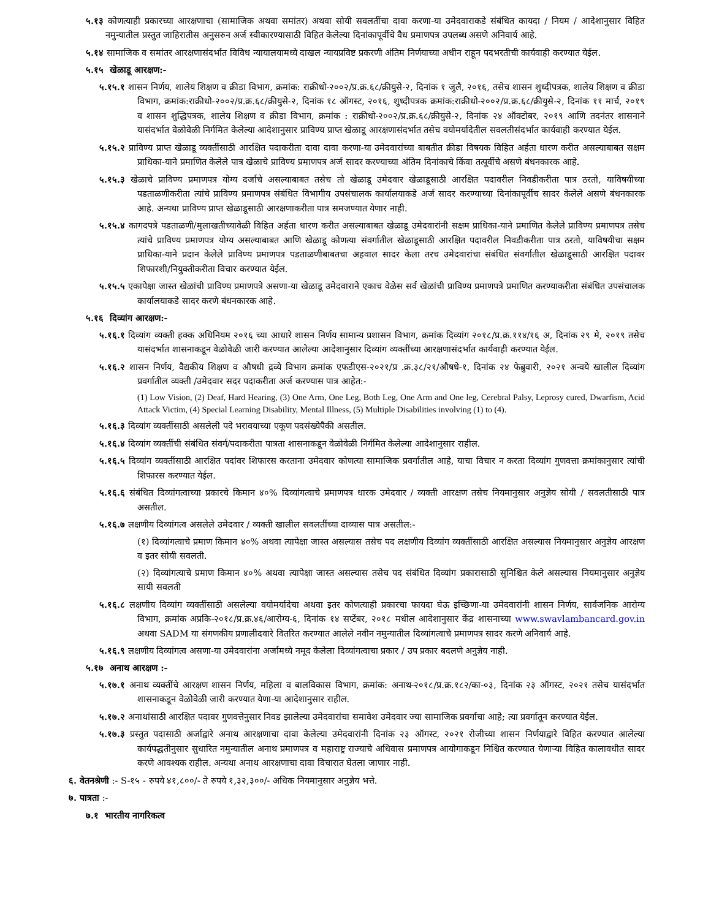५.१३ कोणत्याही प्रकारच्या आरक्षणाचा (सामाजिक अथवा समांतर) अथवा सोयी सवलतींचा दावा करणा-या उमेदवाराकडे संबंधित कायदा / नियम / आदेशानुसार विहित नमुन्यातील प्रस्तुत जाहिरातीस अनुसरुन अर्ज स्वीकारण्यासाठी विहित केलेल्या दिनांकापूर्वीचे वैध प्रमाणपत्र उपलब्ध असणे अनिवार्य आहे.
५.१४ सामाजिक व समांतर आरक्षणासंदर्भात विविध न्यायालयामध्ये दाखल न्यायप्रविष्ट प्रकरणी अंतिम निर्णयाच्या अधीन राहून पदभरतीची कार्यवाही करण्यात येईल.
५.१५ खेळाडू आरक्षण:-
५.१५.१ शासन निर्णय, शालेय शिक्षण व क्रीडा विभाग, क्रमांक: राक्रीधो-२००२/प्र.क्र.६८/क्रीयुसे-२, दिनांक १ जुलै, २०१६, तसेच शासन शुध्दीपत्रक, शालेय शिक्षण व क्रीडा विभाग, क्रमांक:राक्रीधो-२००२/प्र.क्र.६८/क्रीयुसे-२, दिनांक १८ ऑगस्ट, २०१६, शुध्दीपत्रक क्रमांक:राक्रीधो-२००२/प्र.क्र.६८/क्रीयुसे-२, दिनांक ११ मार्च, २०१९ व शासन शुद्धिपत्रक, शालेय शिक्षण व क्रीडा विभाग, क्रमांक : राक्रीधो-२००२/प्र.क्र.६८/क्रीयुसे-२, दिनांक २४ ऑक्टोबर, २०१९ आणि तदनंतर शासनाने यासंदर्भात वेळोवेळी निर्गमित केलेल्या आदेशानुसार प्राविण्य प्राप्त खेळाडू आरक्षणासंदर्भात तसेच वयोमर्यादेतील सवलतीसंदर्भात कार्यवाही करण्यात येईल.
५.१५.२ प्राविण्य प्राप्त खेळाडू व्यक्तींसाठी आरक्षित पदाकरीता दावा दावा करणा-या उमेदवारांच्या बाबतीत क्रीडा विषयक विहित अर्हता धारण करीत असल्याबाबत सक्षम प्राधिका-याने प्रमाणित केलेले पात्र खेळाचे प्राविण्य प्रमाणपत्र अर्ज सादर करण्याच्या अंतिम दिनांकाचे किंवा तत्पूर्वीचे असणे बंधनकारक आहे.
५.१५.३ खेळाचे प्राविण्य प्रमाणपत्र योग्य दर्जाचे असल्याबाबत तसेच तो खेळाडू उमेदवार खेळाडूसाठी आरक्षित पदावरील निवडीकरीता पात्र ठरतो, याविषयीच्या पडताळणीकरीता त्यांचे प्राविण्य प्रमाणपत्र संबंधित विभागीय उपसंचालक कार्यालयाकडे अर्ज सादर करण्याच्या दिनांकापूर्वीच सादर केलेले असणे बंधनकारक आहे. अन्यथा प्राविण्य प्राप्त खेळाडूसाठी आरक्षणाकरीता पात्र समजण्यात येणार नाही.
५.१५.४ कागदपत्रे पडताळणी/मुलाखतीच्यावेळी विहित अर्हता धारण करीत असल्याबाबत खेळाडू उमेदवारांनी सक्षम प्राधिका-याने प्रमाणित केलेले प्राविण्य प्रमाणपत्र तसेच त्यांचे प्राविण्य प्रमाणपत्र योग्य असल्याबाबत आणि खेळाडू कोणत्या संवर्गातील खेळाडूसाठी आरक्षित पदावरील निवडीकरीता पात्र ठरतो, याविषयीचा सक्षम प्राधिका-याने प्रदान केलेले प्राविण्य प्रमाणपत्र पडताळणीबाबतचा अहवाल सादर केला तरच उमेदवारांचा संबंधित संवर्गातील खेळाडूसाठी आरक्षित पदावर शिफारशी/नियुक्तीकरीता विचार करण्यात येईल.
५.१५.५ एकापेक्षा जास्त खेळांची प्राविण्य प्रमाणपत्रे असणा-या खेळाडू उमेदवाराने एकाच वेळेस सर्व खेळांची प्राविण्य प्रमाणपत्रे प्रमाणित करण्याकरीता संबंधित उपसंचालक कार्यालयाकडे सादर करणे बंधनकारक आहे.
५.१६ दिव्यांग आरक्षण:-
५.१६.१ दिव्यांग व्यक्ती हक्क अधिनियम २०१६ च्या आधारे शासन निर्णय सामान्य प्रशासन विभाग, क्रमांक दिव्यांग २०१८/प्र.क्र.११४/१६ अ, दिनांक २९ मे, २०१९ तसेच यासंदर्भात शासनाकडून वेळोवेळी जारी करण्यात आलेल्या आदेशानुसार दिव्यांग व्यक्तींच्या आरक्षणासंदर्भात कार्यवाही करण्यात येईल.
५.१६.२ शासन निर्णय, वैद्यकीय शिक्षण व औषधी द्रव्ये विभाग क्रमांक एफडीएस-२०२१/प्र .क्र.३८/२१/औषधे-१, दिनांक २४ फेब्रुवारी, २०२१ अन्वये खालील दिव्यांग प्रवर्गातील व्यक्ती /उमेदवार सदर पदाकरीता अर्ज करण्यास पात्र आहेत:-
(1) Low Vision, (2) Deaf, Hard Hearing, (3) One Arm, One Leg, Both Leg, One Arm and One leg, Cerebral Palsy, Leprosy cured, Dwarfism, Acid Attack Victim, (4) Special Learning Disability, Mental Illness, (5) Multiple Disabilities involving (1) to (4).
५.१६.३ दिव्यांग व्यक्तींसाठी असलेली पदे भरावयाच्या एकूण पदसंख्येपैकी असतील.
५.१६.४ दिव्यांग व्यक्तींची संबंधित संवर्ग/पदाकरीता पात्रता शासनाकडून वेळोवेळी निर्गमित केलेल्या आदेशानुसार राहील.
५.१६.५ दिव्यांग व्यक्तींसाठी आरक्षित पदांवर शिफारस करताना उमेदवार कोणत्या सामाजिक प्रवर्गातील आहे, याचा विचार न करता दिव्यांग गुणवत्ता क्रमांकानुसार त्यांची शिफारस करण्यात येईल.
५.१६.६ संबंधित दिव्यांगत्वाच्या प्रकारचे किमान ४०% दिव्यांगत्वाचे प्रमाणपत्र धारक उमेदवार / व्यक्ती आरक्षण तसेच नियमानुसार अनुज्ञेय सोयी / सवलतीसाठी पात्र असतील.
५.१६.७ लक्षणीय दिव्यांगत्व असलेले उमेदवार / व्यक्ती खालील सवलतींच्या दाव्यास पात्र असतील:-
(१) दिव्यांगत्वाचे प्रमाण किमान ४०% अथवा त्यापेक्षा जास्त असल्यास तसेच पद लक्षणीय दिव्यांग व्यक्तींसाठी आरक्षित असल्यास नियमानुसार अनुज्ञेय आरक्षण व इतर सोयी सवलती.
(२) दिव्यांगत्याचे प्रमाण किमान ४०% अथवा त्यापेक्षा जास्त असल्यास तसेच पद संबंधित दिव्यांग प्रकारासाठी सुनिश्चित केले असल्यास नियमानुसार अनुज्ञेय सायी सवलती
५.१६.८ लक्षणीय दिव्यांग व्यक्तींसाठी असलेल्या वयोमर्यादेचा अथवा इतर कोणत्याही प्रकारचा फायदा घेऊ इच्छिणा-या उमेदवारांनी शासन निर्णय, सार्वजनिक आरोग्य विभाग, क्रमांक अप्रकि-२०१८/प्र.क्र.४६/आरोग्य-६, दिनांक १४ सप्टेंबर, २०१८ मधील आदेशानुसार केंद्र शासनाच्या www.swavlambancard.gov.in अथवा SADM या संगणकीय प्रणालीदवारे वितरित करण्यात आलेले नवीन नमुन्यातील दिव्यांगत्वाचे प्रमाणपत्र सादर करणे अनिवार्य आहे.
५.१६.९ लक्षणीय दिव्यांगत्व असणा-या उमेदवारांना अर्जामध्ये नमूद केलेला दिव्यांगत्वाचा प्रकार / उप प्रकार बदलणे अनुज्ञेय नाही.
५.१७ अनाथ आरक्षण :-
५.१७.१ अनाथ व्यक्तींचे आरक्षण शासन निर्णय, महिला व बालविकास विभाग, क्रमांक: अनाथ-२०१८/प्र.क्र.१८२/का-०३, दिनांक २३ ऑगस्ट, २०२१ तसेच यासंदर्भात शासनाकडून वेळोवेळी जारी करण्यात येणा-या आदेशानुसार राहील.
५.१७.२ अनाथांसाठी आरक्षित पदावर गुणवत्तेनुसार निवड झालेल्या उमेदवारांचा समावेश उमेदवार ज्या सामाजिक प्रवर्गाचा आहे; त्या प्रवर्गातून करण्यात येईल.
५.१७.३ प्रस्तुत पदासाठी अर्जाद्वारे अनाथ आरक्षणाचा दावा केलेल्या उमेदवारांनी दिनांक २३ ऑगस्ट, २०२१ रोजीच्या शासन निर्णयाद्वारे विहित करण्यात आलेल्या कार्यपद्धतीनुसार सुधारित नमुन्यातील अनाथ प्रमाणपत्र व महाराष्ट्र राज्याचे अधिवास प्रमाणपत्र आयोगाकडून निश्चित करण्यात येणाऱ्या विहित कालावधीत सादर करणे आवश्यक राहील. अन्यथा अनाथ आरक्षणाचा दावा विचारात घेतला जाणार नाही.
६. वेतनश्रेणी :- S-१५ - रुपये ४१,८००/- ते रुपये १,३२,३००/- अधिक नियमानुसार अनुज्ञेय भत्ते.
७. पात्रता :-
७.१ भारतीय नागरिकत्व